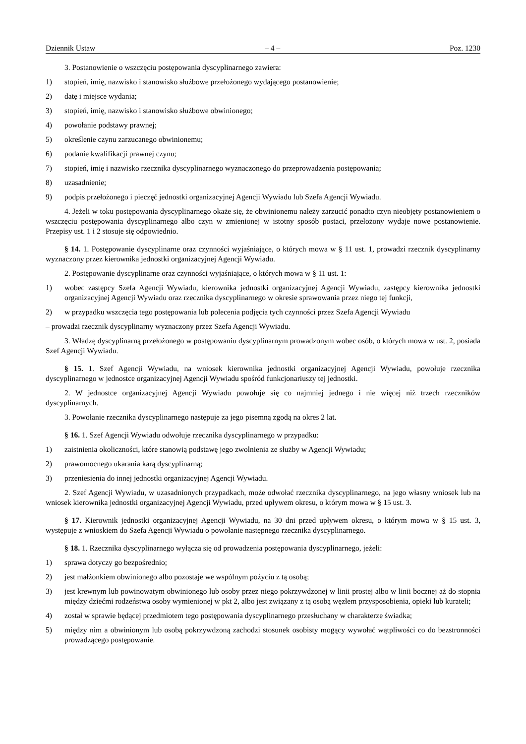Dziennik Ustaw – 4 – Poz. 1230
3. Postanowienie o wszczęciu postępowania dyscyplinarnego zawiera:
1) stopień, imię, nazwisko i stanowisko służbowe przełożonego wydającego postanowienie;
2) datę i miejsce wydania;
3) stopień, imię, nazwisko i stanowisko służbowe obwinionego;
4) powołanie podstawy prawnej;
5) określenie czynu zarzucanego obwinionemu;
6) podanie kwalifikacji prawnej czynu;
7) stopień, imię i nazwisko rzecznika dyscyplinarnego wyznaczonego do przeprowadzenia postępowania;
8) uzasadnienie;
9) podpis przełożonego i pieczęć jednostki organizacyjnej Agencji Wywiadu lub Szefa Agencji Wywiadu.
4. Jeżeli w toku postępowania dyscyplinarnego okaże się, że obwinionemu należy zarzucić ponadto czyn nieobjęty postanowieniem o wszczęciu postępowania dyscyplinarnego albo czyn w zmienionej w istotny sposób postaci, przełożony wydaje nowe postanowienie. Przepisy ust. 1 i 2 stosuje się odpowiednio.
§ 14. 1. Postępowanie dyscyplinarne oraz czynności wyjaśniające, o których mowa w § 11 ust. 1, prowadzi rzecznik dyscyplinarny wyznaczony przez kierownika jednostki organizacyjnej Agencji Wywiadu.
2. Postępowanie dyscyplinarne oraz czynności wyjaśniające, o których mowa w § 11 ust. 1:
1) wobec zastępcy Szefa Agencji Wywiadu, kierownika jednostki organizacyjnej Agencji Wywiadu, zastępcy kierownika jednostki organizacyjnej Agencji Wywiadu oraz rzecznika dyscyplinarnego w okresie sprawowania przez niego tej funkcji,
2) w przypadku wszczęcia tego postępowania lub polecenia podjęcia tych czynności przez Szefa Agencji Wywiadu
– prowadzi rzecznik dyscyplinarny wyznaczony przez Szefa Agencji Wywiadu.
3. Władzę dyscyplinarną przełożonego w postępowaniu dyscyplinarnym prowadzonym wobec osób, o których mowa w ust. 2, posiada Szef Agencji Wywiadu.
§ 15. 1. Szef Agencji Wywiadu, na wniosek kierownika jednostki organizacyjnej Agencji Wywiadu, powołuje rzecznika dyscyplinarnego w jednostce organizacyjnej Agencji Wywiadu spośród funkcjonariuszy tej jednostki.
2. W jednostce organizacyjnej Agencji Wywiadu powołuje się co najmniej jednego i nie więcej niż trzech rzeczników dyscyplinarnych.
3. Powołanie rzecznika dyscyplinarnego następuje za jego pisemną zgodą na okres 2 lat.
§ 16. 1. Szef Agencji Wywiadu odwołuje rzecznika dyscyplinarnego w przypadku:
1) zaistnienia okoliczności, które stanowią podstawę jego zwolnienia ze służby w Agencji Wywiadu;
2) prawomocnego ukarania karą dyscyplinarną;
3) przeniesienia do innej jednostki organizacyjnej Agencji Wywiadu.
2. Szef Agencji Wywiadu, w uzasadnionych przypadkach, może odwołać rzecznika dyscyplinarnego, na jego własny wniosek lub na wniosek kierownika jednostki organizacyjnej Agencji Wywiadu, przed upływem okresu, o którym mowa w § 15 ust. 3.
§ 17. Kierownik jednostki organizacyjnej Agencji Wywiadu, na 30 dni przed upływem okresu, o którym mowa w § 15 ust. 3, występuje z wnioskiem do Szefa Agencji Wywiadu o powołanie następnego rzecznika dyscyplinarnego.
§ 18. 1. Rzecznika dyscyplinarnego wyłącza się od prowadzenia postępowania dyscyplinarnego, jeżeli:
1) sprawa dotyczy go bezpośrednio;
2) jest małżonkiem obwinionego albo pozostaje we wspólnym pożyciu z tą osobą;
3) jest krewnym lub powinowatym obwinionego lub osoby przez niego pokrzywdzonej w linii prostej albo w linii bocznej aż do stopnia między dziećmi rodzeństwa osoby wymienionej w pkt 2, albo jest związany z tą osobą węzłem przysposobienia, opieki lub kurateli;
4) został w sprawie będącej przedmiotem tego postępowania dyscyplinarnego przesłuchany w charakterze świadka;
5) między nim a obwinionym lub osobą pokrzywdzoną zachodzi stosunek osobisty mogący wywołać wątpliwości co do bezstronności prowadzącego postępowanie.